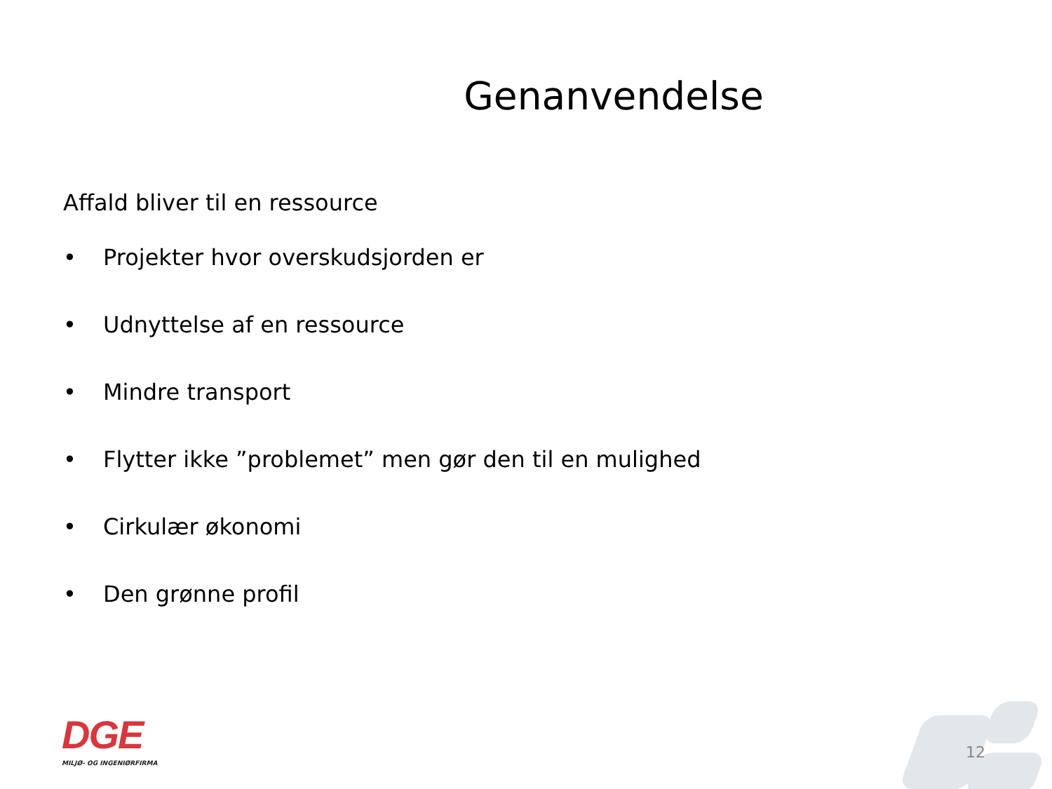Genanvendelse
Affald bliver til en ressource
• Projekter hvor overskudsjorden er
• Udnyttelse af en ressource
• Mindre transport
• Flytter ikke ”problemet” men gør den til en mulighed
• Cirkulær økonomi
• Den grønne profil
DGE
MILJØ- OG INGENIØRFIRMA
12